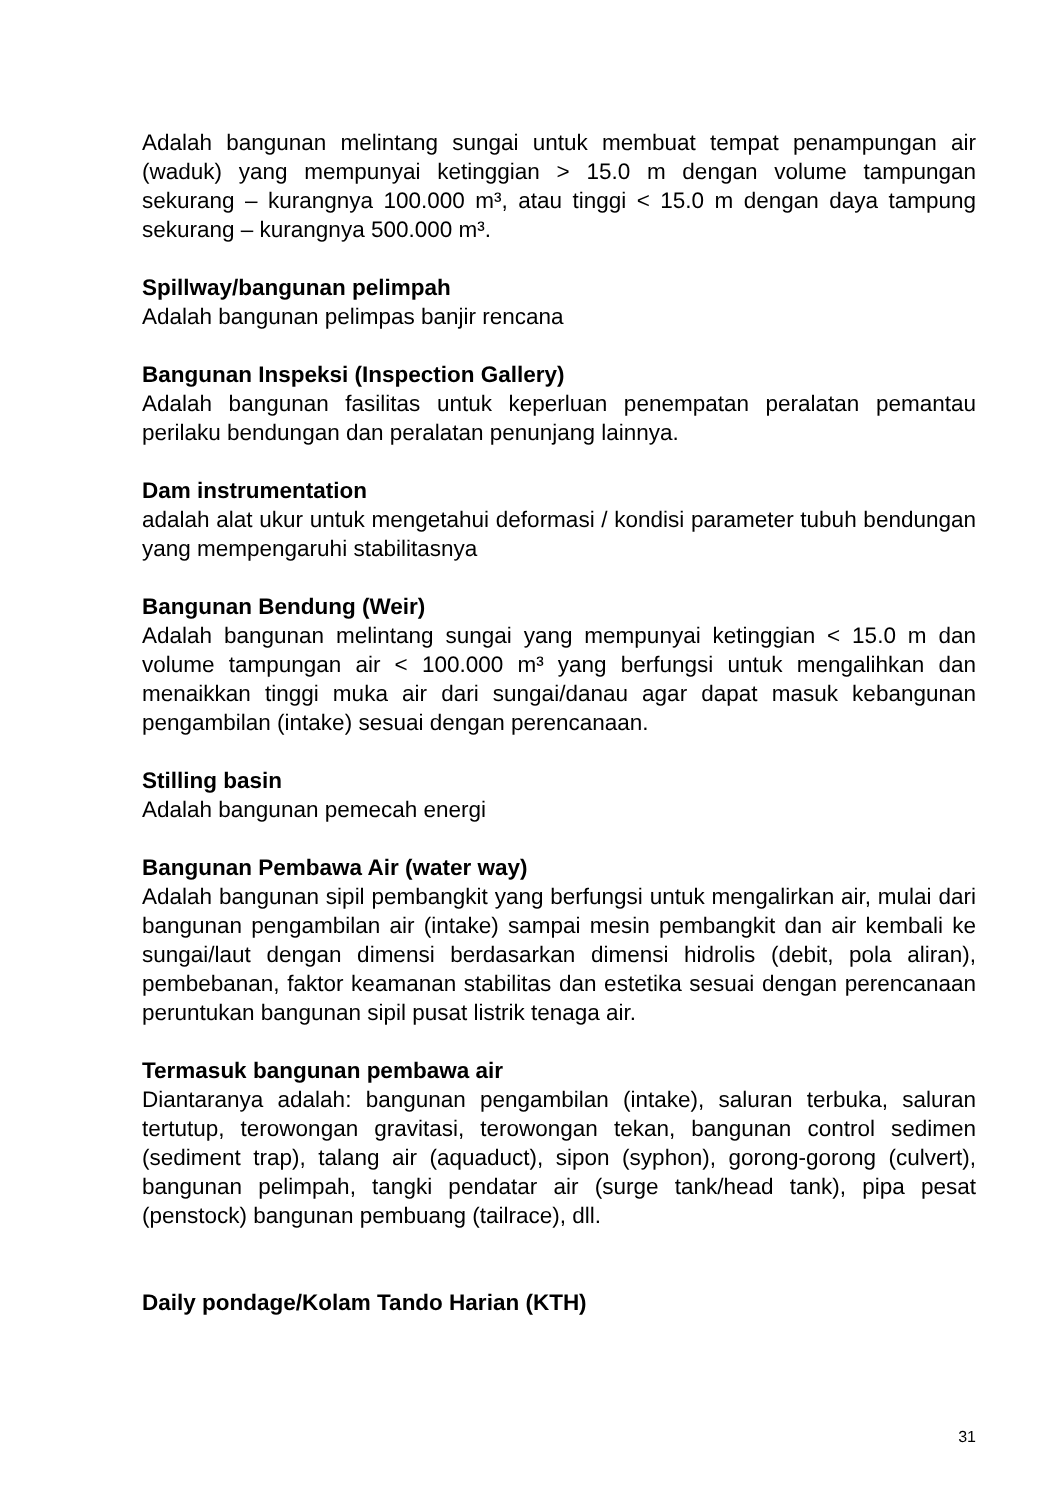Adalah bangunan melintang sungai untuk membuat tempat penampungan air (waduk) yang mempunyai ketinggian > 15.0 m dengan volume tampungan sekurang – kurangnya 100.000 m³, atau tinggi < 15.0 m dengan daya tampung sekurang – kurangnya 500.000 m³.
Spillway/bangunan pelimpah
Adalah bangunan pelimpas banjir rencana
Bangunan Inspeksi (Inspection Gallery)
Adalah bangunan fasilitas untuk keperluan penempatan peralatan pemantau perilaku bendungan dan peralatan penunjang lainnya.
Dam instrumentation
adalah alat ukur untuk mengetahui deformasi / kondisi parameter tubuh bendungan yang mempengaruhi stabilitasnya
Bangunan Bendung (Weir)
Adalah bangunan melintang sungai yang mempunyai ketinggian < 15.0 m dan volume tampungan air < 100.000 m³ yang berfungsi untuk mengalihkan dan menaikkan tinggi muka air dari sungai/danau agar dapat masuk kebangunan pengambilan (intake) sesuai dengan perencanaan.
Stilling basin
Adalah bangunan pemecah energi
Bangunan Pembawa Air (water way)
Adalah bangunan sipil pembangkit yang berfungsi untuk mengalirkan air, mulai dari bangunan pengambilan air (intake) sampai mesin pembangkit dan air kembali ke sungai/laut dengan dimensi berdasarkan dimensi hidrolis (debit, pola aliran), pembebanan, faktor keamanan stabilitas dan estetika sesuai dengan perencanaan peruntukan bangunan sipil pusat listrik tenaga air.
Termasuk bangunan pembawa air
Diantaranya adalah: bangunan pengambilan (intake), saluran terbuka, saluran tertutup, terowongan gravitasi, terowongan tekan, bangunan control sedimen (sediment trap), talang air (aquaduct), sipon (syphon), gorong-gorong (culvert), bangunan pelimpah, tangki pendatar air (surge tank/head tank), pipa pesat (penstock) bangunan pembuang (tailrace), dll.
Daily pondage/Kolam Tando Harian (KTH)
31